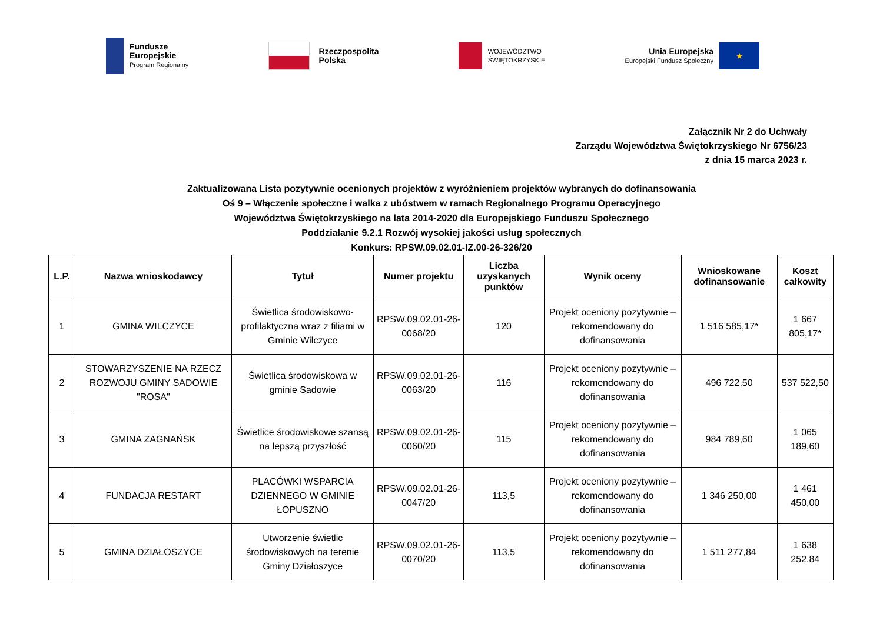Fundusze
Europejskie
Program Regionalny
Rzeczpospolita
Polska
WOJEWÓDZTWO
ŚWIĘTOKRZYSKIE
Unia Europejska
Europejski Fundusz Społeczny
★
Załącznik Nr 2 do Uchwały
Zarządu Województwa Świętokrzyskiego Nr 6756/23
z dnia 15 marca 2023 r.
Zaktualizowana Lista pozytywnie ocenionych projektów z wyróżnieniem projektów wybranych do dofinansowania
Oś 9 – Włączenie społeczne i walka z ubóstwem w ramach Regionalnego Programu Operacyjnego
Województwa Świętokrzyskiego na lata 2014-2020 dla Europejskiego Funduszu Społecznego
Poddziałanie 9.2.1 Rozwój wysokiej jakości usług społecznych
Konkurs: RPSW.09.02.01-IZ.00-26-326/20
| L.P. | Nazwa wnioskodawcy | Tytuł | Numer projektu | Liczba uzyskanych punktów | Wynik oceny | Wnioskowane dofinansowanie | Koszt całkowity |
| --- | --- | --- | --- | --- | --- | --- | --- |
| 1 | GMINA WILCZYCE | Świetlica środowiskowo-profilaktyczna wraz z filiami w Gminie Wilczyce | RPSW.09.02.01-26-0068/20 | 120 | Projekt oceniony pozytywnie – rekomendowany do dofinansowania | 1 516 585,17* | 1 667 805,17* |
| 2 | STOWARZYSZENIE NA RZECZ ROZWOJU GMINY SADOWIE "ROSA" | Świetlica środowiskowa w gminie Sadowie | RPSW.09.02.01-26-0063/20 | 116 | Projekt oceniony pozytywnie – rekomendowany do dofinansowania | 496 722,50 | 537 522,50 |
| 3 | GMINA ZAGNAŃSK | Świetlice środowiskowe szansą na lepszą przyszłość | RPSW.09.02.01-26-0060/20 | 115 | Projekt oceniony pozytywnie – rekomendowany do dofinansowania | 984 789,60 | 1 065 189,60 |
| 4 | FUNDACJA RESTART | PLACÓWKI WSPARCIA DZIENNEGO W GMINIE ŁOPUSZNO | RPSW.09.02.01-26-0047/20 | 113,5 | Projekt oceniony pozytywnie – rekomendowany do dofinansowania | 1 346 250,00 | 1 461 450,00 |
| 5 | GMINA DZIAŁOSZYCE | Utworzenie świetlic środowiskowych na terenie Gminy Działoszyce | RPSW.09.02.01-26-0070/20 | 113,5 | Projekt oceniony pozytywnie – rekomendowany do dofinansowania | 1 511 277,84 | 1 638 252,84 |